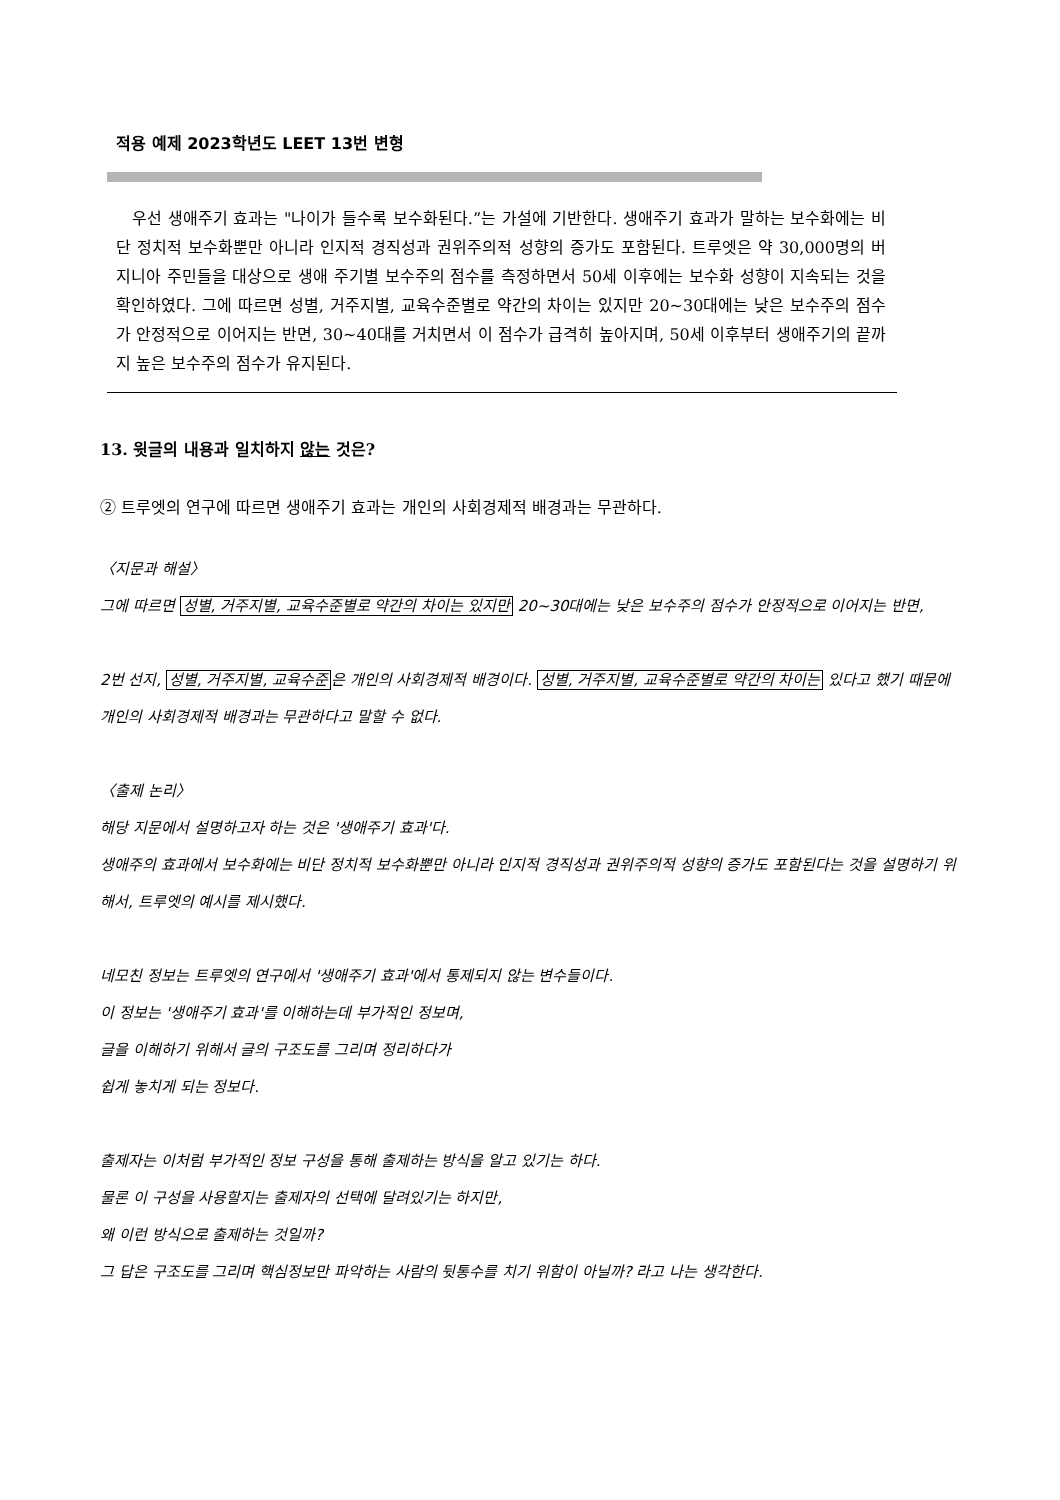적용 예제 2023학년도 LEET 13번 변형
우선 생애주기 효과는 "나이가 들수록 보수화된다.”는 가설에 기반한다. 생애주기 효과가 말하는 보수화에는 비단 정치적 보수화뿐만 아니라 인지적 경직성과 권위주의적 성향의 증가도 포함된다. 트루엣은 약 30,000명의 버지니아 주민들을 대상으로 생애 주기별 보수주의 점수를 측정하면서 50세 이후에는 보수화 성향이 지속되는 것을 확인하였다. 그에 따르면 성별, 거주지별, 교육수준별로 약간의 차이는 있지만 20~30대에는 낮은 보수주의 점수가 안정적으로 이어지는 반면, 30~40대를 거치면서 이 점수가 급격히 높아지며, 50세 이후부터 생애주기의 끝까지 높은 보수주의 점수가 유지된다.
13. 윗글의 내용과 일치하지 않는 것은?
② 트루엣의 연구에 따르면 생애주기 효과는 개인의 사회경제적 배경과는 무관하다.
〈지문과 해설〉
그에 따르면 성별, 거주지별, 교육수준별로 약간의 차이는 있지만 20~30대에는 낮은 보수주의 점수가 안정적으로 이어지는 반면,
2번 선지, 성별, 거주지별, 교육수준은 개인의 사회경제적 배경이다. 성별, 거주지별, 교육수준별로 약간의 차이는 있다고 했기 때문에 개인의 사회경제적 배경과는 무관하다고 말할 수 없다.
〈출제 논리〉
해당 지문에서 설명하고자 하는 것은 '생애주기 효과'다.
생애주의 효과에서 보수화에는 비단 정치적 보수화뿐만 아니라 인지적 경직성과 권위주의적 성향의 증가도 포함된다는 것을 설명하기 위해서, 트루엣의 예시를 제시했다.
네모친 정보는 트루엣의 연구에서 '생애주기 효과'에서 통제되지 않는 변수들이다.
이 정보는 '생애주기 효과'를 이해하는데 부가적인 정보며,
글을 이해하기 위해서 글의 구조도를 그리며 정리하다가
쉽게 놓치게 되는 정보다.
출제자는 이처럼 부가적인 정보 구성을 통해 출제하는 방식을 알고 있기는 하다.
물론 이 구성을 사용할지는 출제자의 선택에 달려있기는 하지만,
왜 이런 방식으로 출제하는 것일까?
그 답은 구조도를 그리며 핵심정보만 파악하는 사람의 뒷통수를 치기 위함이 아닐까? 라고 나는 생각한다.